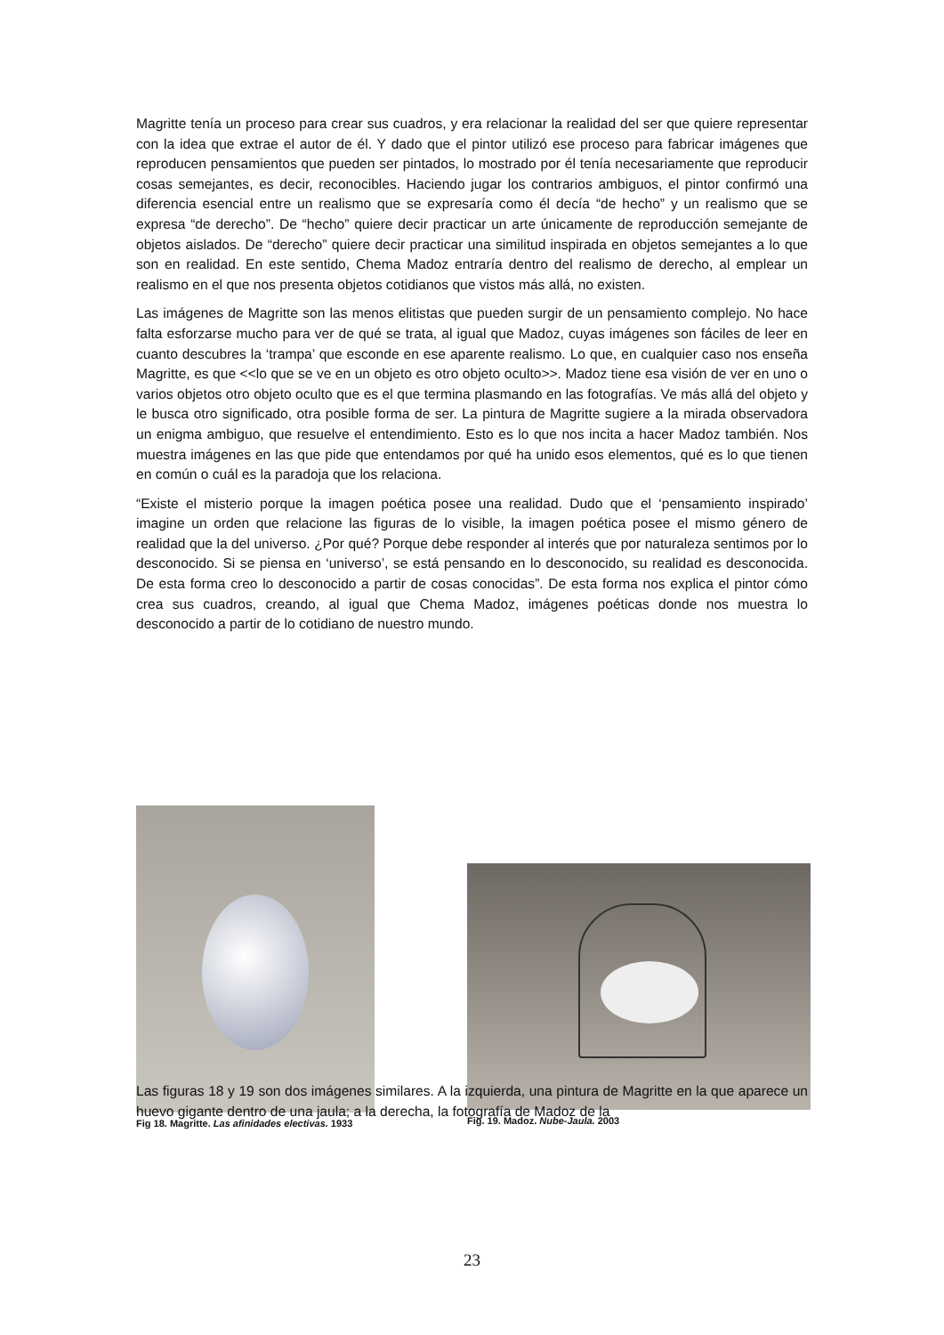Magritte tenía un proceso para crear sus cuadros, y era relacionar la realidad del ser que quiere representar con la idea que extrae el autor de él. Y dado que el pintor utilizó ese proceso para fabricar imágenes que reproducen pensamientos que pueden ser pintados, lo mostrado por él tenía necesariamente que reproducir cosas semejantes, es decir, reconocibles. Haciendo jugar los contrarios ambiguos, el pintor confirmó una diferencia esencial entre un realismo que se expresaría como él decía “de hecho” y un realismo que se expresa “de derecho”. De “hecho” quiere decir practicar un arte únicamente de reproducción semejante de objetos aislados. De “derecho” quiere decir practicar una similitud inspirada en objetos semejantes a lo que son en realidad. En este sentido, Chema Madoz entraría dentro del realismo de derecho, al emplear un realismo en el que nos presenta objetos cotidianos que vistos más allá, no existen.
Las imágenes de Magritte son las menos elitistas que pueden surgir de un pensamiento complejo. No hace falta esforzarse mucho para ver de qué se trata, al igual que Madoz, cuyas imágenes son fáciles de leer en cuanto descubres la ‘trampa’ que esconde en ese aparente realismo. Lo que, en cualquier caso nos enseña Magritte, es que <<lo que se ve en un objeto es otro objeto oculto>>. Madoz tiene esa visión de ver en uno o varios objetos otro objeto oculto que es el que termina plasmando en las fotografías. Ve más allá del objeto y le busca otro significado, otra posible forma de ser. La pintura de Magritte sugiere a la mirada observadora un enigma ambiguo, que resuelve el entendimiento. Esto es lo que nos incita a hacer Madoz también. Nos muestra imágenes en las que pide que entendamos por qué ha unido esos elementos, qué es lo que tienen en común o cuál es la paradoja que los relaciona.
“Existe el misterio porque la imagen poética posee una realidad. Dudo que el ‘pensamiento inspirado’ imagine un orden que relacione las figuras de lo visible, la imagen poética posee el mismo género de realidad que la del universo. ¿Por qué? Porque debe responder al interés que por naturaleza sentimos por lo desconocido. Si se piensa en ‘universo’, se está pensando en lo desconocido, su realidad es desconocida. De esta forma creo lo desconocido a partir de cosas conocidas”. De esta forma nos explica el pintor cómo crea sus cuadros, creando, al igual que Chema Madoz, imágenes poéticas donde nos muestra lo desconocido a partir de lo cotidiano de nuestro mundo.
Fig 18. Magritte. Las afinidades electivas. 1933
Fig. 19. Madoz. Nube-Jaula. 2003
Las figuras 18 y 19 son dos imágenes similares. A la izquierda, una pintura de Magritte en la que aparece un huevo gigante dentro de una jaula; a la derecha, la fotografía de Madoz de la
23